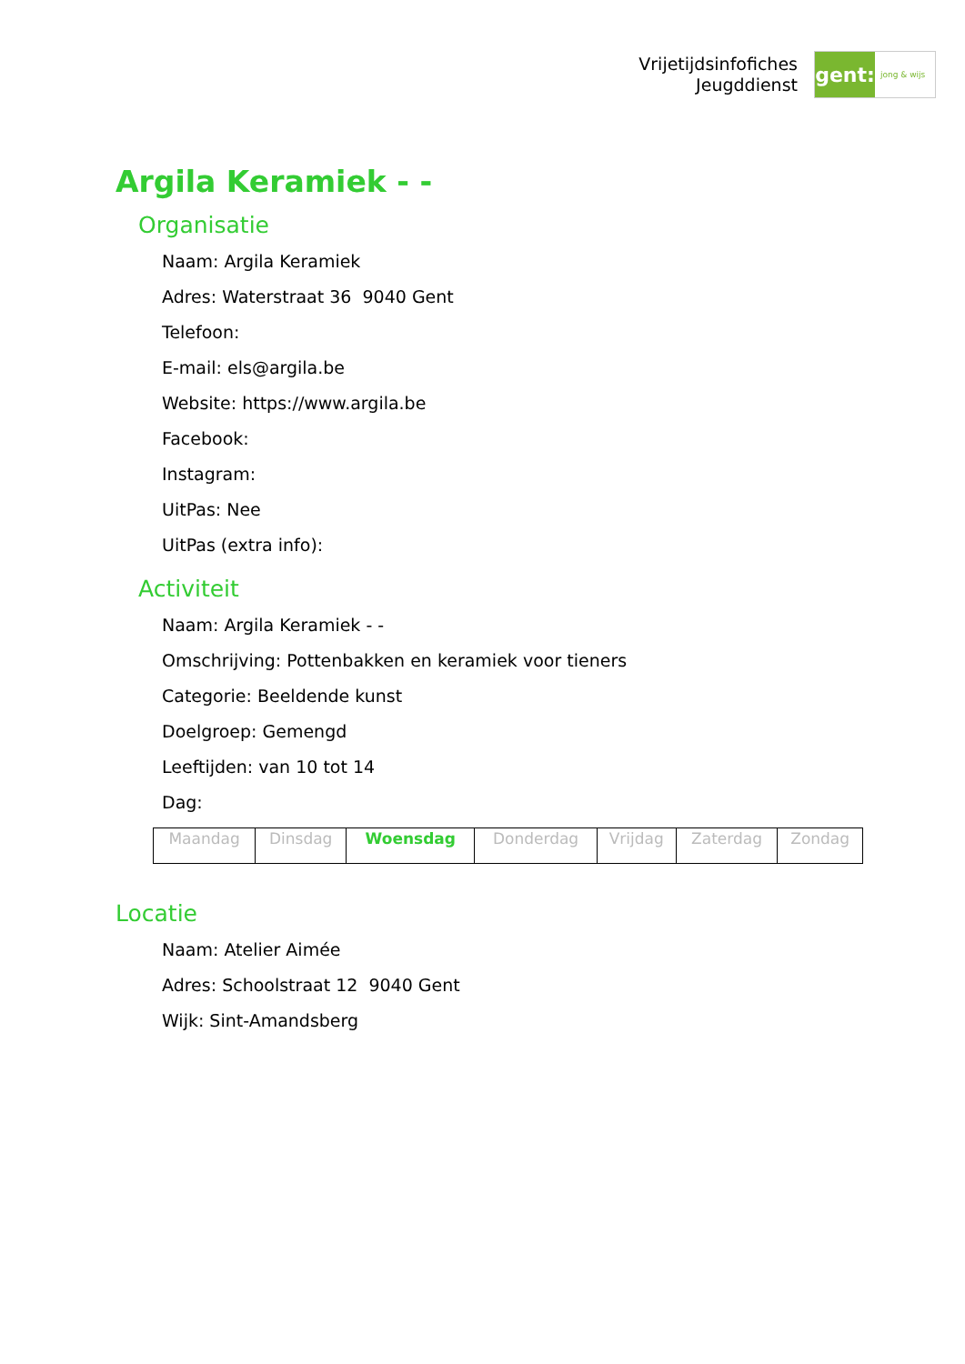Vrijetijdsinfofiches
Jeugddienst
gent:
jong & wijs
Argila Keramiek - -
Organisatie
Naam: Argila Keramiek
Adres: Waterstraat 36 9040 Gent
Telefoon:
E-mail: els@argila.be
Website: https://www.argila.be
Facebook:
Instagram:
UitPas: Nee
UitPas (extra info):
Activiteit
Naam: Argila Keramiek - -
Omschrijving: Pottenbakken en keramiek voor tieners
Categorie: Beeldende kunst
Doelgroep: Gemengd
Leeftijden: van 10 tot 14
Dag:
| Maandag | Dinsdag | Woensdag | Donderdag | Vrijdag | Zaterdag | Zondag |
Locatie
Naam: Atelier Aimée
Adres: Schoolstraat 12 9040 Gent
Wijk: Sint-Amandsberg